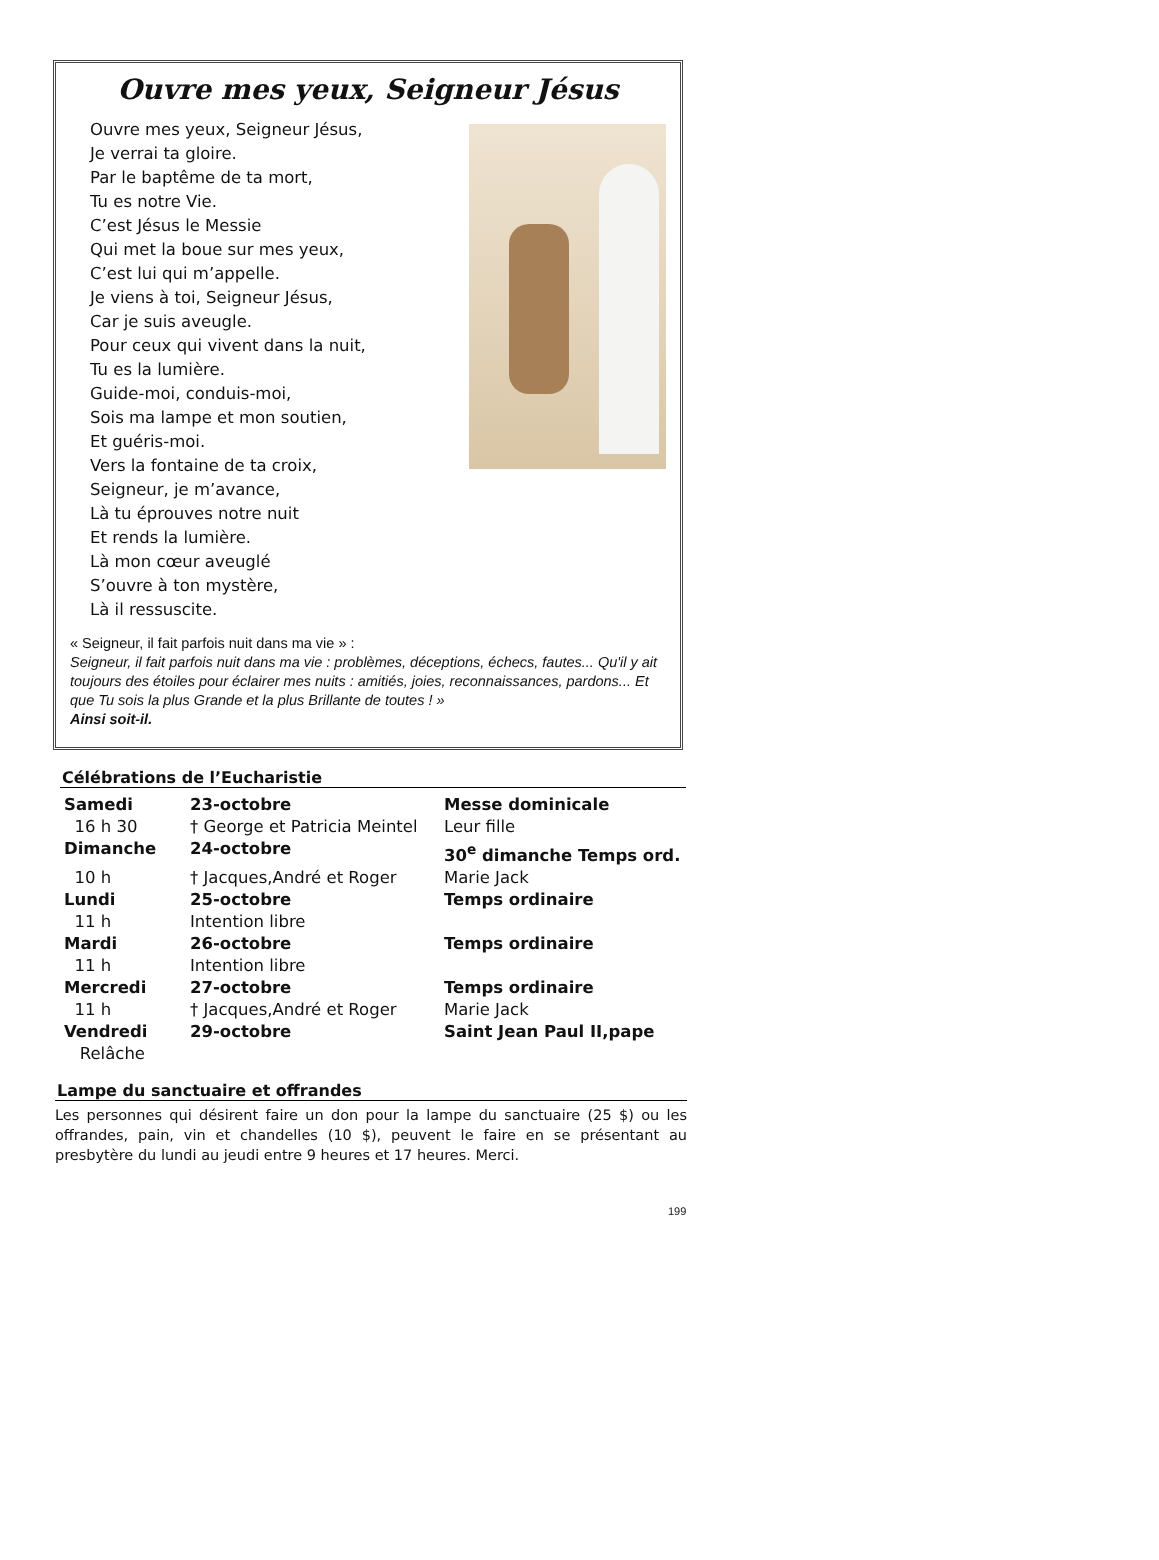Ouvre mes yeux, Seigneur Jésus
Ouvre mes yeux, Seigneur Jésus,
Je verrai ta gloire.
Par le baptême de ta mort,
Tu es notre Vie.
C’est Jésus le Messie
Qui met la boue sur mes yeux,
C’est lui qui m’appelle.
Je viens à toi, Seigneur Jésus,
Car je suis aveugle.
Pour ceux qui vivent dans la nuit,
Tu es la lumière.
Guide-moi, conduis-moi,
Sois ma lampe et mon soutien,
Et guéris-moi.
Vers la fontaine de ta croix,
Seigneur, je m’avance,
Là tu éprouves notre nuit
Et rends la lumière.
Là mon cœur aveuglé
S’ouvre à ton mystère,
Là il ressuscite.
« Seigneur, il fait parfois nuit dans ma vie » :
Seigneur, il fait parfois nuit dans ma vie : problèmes, déceptions, échecs, fautes... Qu'il y ait toujours des étoiles pour éclairer mes nuits : amitiés, joies, reconnaissances, pardons... Et que Tu sois la plus Grande et la plus Brillante de toutes ! »
Ainsi soit-il.
Célébrations de l’Eucharistie
| Samedi | 23-octobre | Messe dominicale |
| 16 h 30 | † George et Patricia Meintel | Leur fille |
| Dimanche | 24-octobre | 30<sup>e</sup> dimanche Temps ord. |
| 10 h | † Jacques,André et Roger | Marie Jack |
| Lundi | 25-octobre | Temps ordinaire |
| 11 h | Intention libre | |
| Mardi | 26-octobre | Temps ordinaire |
| 11 h | Intention libre | |
| Mercredi | 27-octobre | Temps ordinaire |
| 11 h | † Jacques,André et Roger | Marie Jack |
| Vendredi | 29-octobre | Saint Jean Paul II,pape |
| Relâche | | |
Lampe du sanctuaire et offrandes
Les personnes qui désirent faire un don pour la lampe du sanctuaire (25 $) ou les offrandes, pain, vin et chandelles (10 $), peuvent le faire en se présentant au presbytère du lundi au jeudi entre 9 heures et 17 heures. Merci.
199